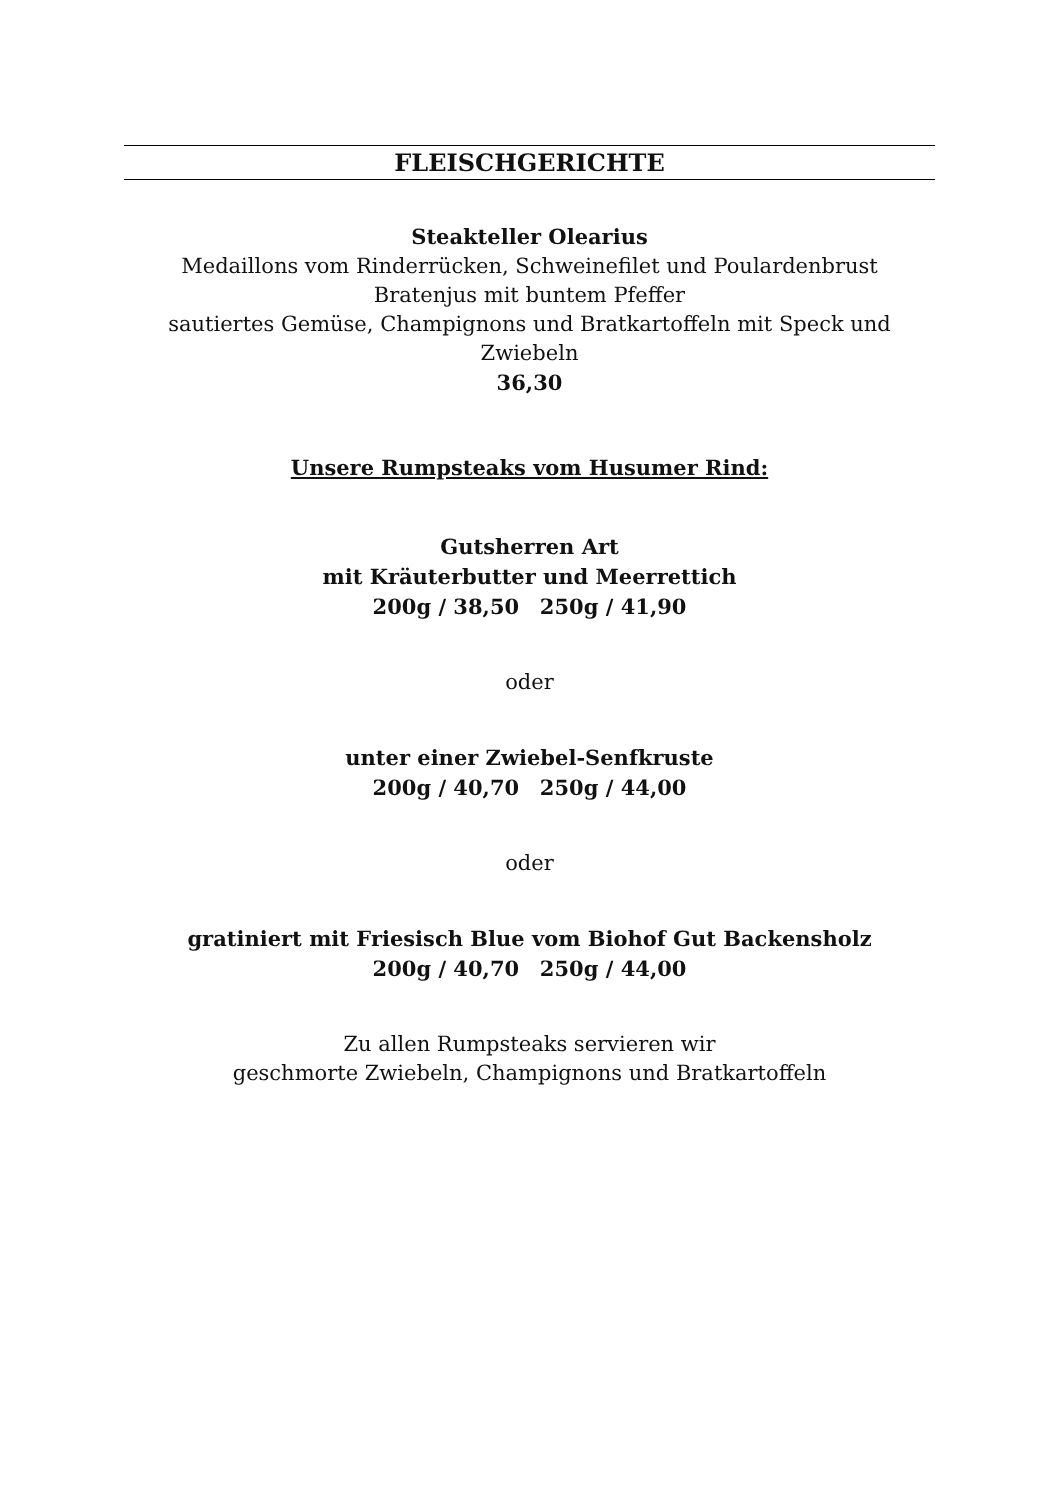FLEISCHGERICHTE
Steakteller Olearius
Medaillons vom Rinderrücken, Schweinefilet und Poulardenbrust
Bratenjus mit buntem Pfeffer
sautiertes Gemüse, Champignons und Bratkartoffeln mit Speck und Zwiebeln
36,30
Unsere Rumpsteaks vom Husumer Rind:
Gutsherren Art
mit Kräuterbutter und Meerrettich
200g / 38,50 250g / 41,90
oder
unter einer Zwiebel-Senfkruste
200g / 40,70 250g / 44,00
oder
gratiniert mit Friesisch Blue vom Biohof Gut Backensholz
200g / 40,70 250g / 44,00
Zu allen Rumpsteaks servieren wir
geschmorte Zwiebeln, Champignons und Bratkartoffeln